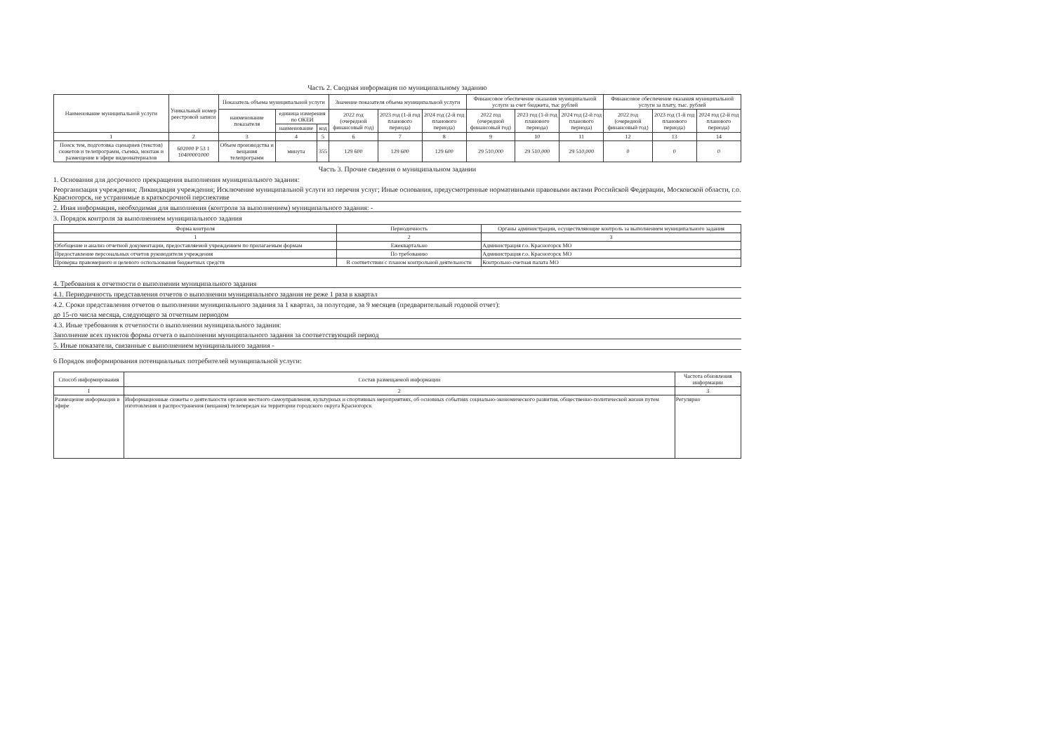Часть 2. Сводная информация по муниципальному заданию
| Наименование муниципальной услуги | Уникальный номер реестровой записи | Показатель объема муниципальной услуги | | | Значение показателя объема муниципальной услуги | | | Финансовое обеспечение оказания муниципальной услуги за счет бюджета, тыс рублей | | | Финансовое обеспечение оказания муниципальной услуги за плату, тыс. рублей | | |
| --- | --- | --- | --- | --- | --- | --- | --- | --- | --- | --- | --- | --- | --- |
| | | наименование показателя | единица измерения по ОКЕИ | | 2022 год (очередной финансовый год) | 2023 год (1-й год планового периода) | 2024 год (2-й год планового периода) | 2022 год (очередной финансовый год) | 2023 год (1-й год планового периода) | 2024 год (2-й год планового периода) | 2022 год (очередной финансовый год) | 2023 год (1-й год планового периода) | 2024 год (2-й год планового периода) |
| | | | наименование | код | | | | | | | | | |
| 1 | 2 | 3 | 4 | 5 | 6 | 7 | 8 | 9 | 10 | 11 | 12 | 13 | 14 |
| Поиск тем, подготовка сценариев (текстов) сюжетов и телепрограмм, съемка, монтаж и размещение в эфире видеоматериалов | 602000 Р 53 1 10400001000 | Объем производства и вещания телепрограмм | минута | 355 | 129 600 | 129 600 | 129 600 | 29 510,000 | 29 510,000 | 29 510,000 | 0 | 0 | 0 |
Часть 3. Прочие сведения о муниципальном задании
1. Основания для досрочного прекращения выполнения муниципального задания:
Реорганизация учреждения; Ликвидация учреждения; Исключение муниципальной услуги из перечня услуг; Иные основания, предусмотренные нормативными правовыми актами Российской Федерации, Московской области, г.о. Красногорск, не устранимые в краткосрочной перспективе
2. Иная информация, необходимая для выполнения (контроля за выполнением) муниципального задания: -
3. Порядок контроля за выполнением муниципального задания
| Форма контроля | Периодичность | Органы администрации, осуществляющие контроль за выполнением муниципального задания |
| --- | --- | --- |
| 1 | 2 | 3 |
| Обобщение и анализ отчетной документации, предоставляемой учреждением по прилагаемым формам | Ежеквартально | Администрация г.о. Красногорск МО |
| Предоставление персональных отчетов руководителя учреждения | По требованию | Администрация г.о. Красногорск МО |
| Проверка правомерного и целевого оспользования бюджетных средств | В соответствии с планом контрольной деятельности | Контрольно-счетная палата МО |
4. Требования к отчетности о выполнении муниципального задания
4.1. Периодичность представления отчетов о выполнении муниципального задания не реже 1 раза в квартал
4.2. Сроки представления отчетов о выполнении муниципального задания за 1 квартал, за полугодие, за 9 месяцев (предварительный годовой отчет):
до 15-го числа месяца, следующего за отчетным периодом
4.3. Иные требования к отчетности о выполнении муниципального задания:
Заполнение всех пунктов формы отчета о выполнении муниципального задания за соответствующий период
5. Иные показатели, связанные с выполнением муниципального задания -
6 Порядок информирования потенциальных потребителей муниципальной услуги:
| Способ информирования | Состав размещаемой информации | Частота обновления информации |
| --- | --- | --- |
| 1 | 2 | 3 |
| Размещение информации в эфире | Информационные сюжеты о деятельности органов местного самоуправления, культурных и спортивных мероприятиях, об основных событиях социально-экономического развития, общественно-политической жизни путем изготовления и распространения (вещания) телепередач на территории городского округа Красногорск | Регулярно |